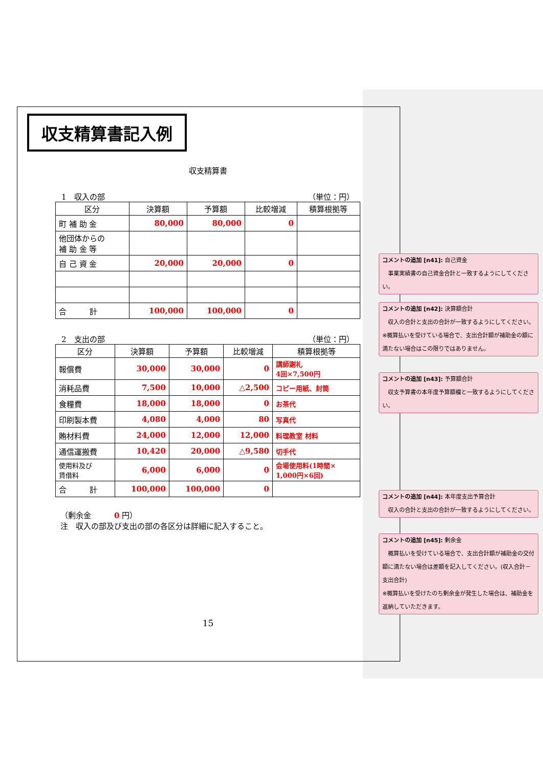収支精算書記入例
収支精算書
1　収入の部 （単位：円）
| 区分 | 決算額 | 予算額 | 比較増減 | 積算根拠等 |
| --- | --- | --- | --- | --- |
| 町 補 助 金 | 80,000 | 80,000 | 0 | |
| 他団体からの 補 助 金 等 | | | | |
| 自 己 資 金 | 20,000 | 20,000 | 0 | |
| 合 計 | 100,000 | 100,000 | 0 | |
2　支出の部 （単位：円）
| 区分 | 決算額 | 予算額 | 比較増減 | 積算根拠等 |
| --- | --- | --- | --- | --- |
| 報償費 | 30,000 | 30,000 | 0 | 講師謝礼 4回×7,500円 |
| 消耗品費 | 7,500 | 10,000 | △2,500 | コピー用紙、封筒 |
| 食糧費 | 18,000 | 18,000 | 0 | お茶代 |
| 印刷製本費 | 4,080 | 4,000 | 80 | 写真代 |
| 賄材料費 | 24,000 | 12,000 | 12,000 | 料理教室 材料 |
| 通信運搬費 | 10,420 | 20,000 | △9,580 | 切手代 |
| 使用料及び 賃借料 | 6,000 | 6,000 | 0 | 会場使用料(1時間× 1,000円×6回) |
| 合 計 | 100,000 | 100,000 | 0 | |
（剰余金　　　0 円）
注　収入の部及び支出の部の各区分は詳細に記入すること。
15
コメントの追加 [n41]: 自己資金
　事業実績書の自己資金合計と一致するようにしてください。
コメントの追加 [n42]: 決算額合計
　収入の合計と支出の合計が一致するようにしてください。
※概算払いを受けている場合で、支出合計額が補助金の額に満たない場合はこの限りではありません。
コメントの追加 [n43]: 予算額合計
　収支予算書の本年度予算額欄と一致するようにしてください。
コメントの追加 [n44]: 本年度支出予算合計
　収入の合計と支出の合計が一致するようにしてください。
コメントの追加 [n45]: 剰余金
　概算払いを受けている場合で、支出合計額が補助金の交付額に満たない場合は差額を記入してください。(収入合計－支出合計)
※概算払いを受けたのち剰余金が発生した場合は、補助金を返納していただきます。